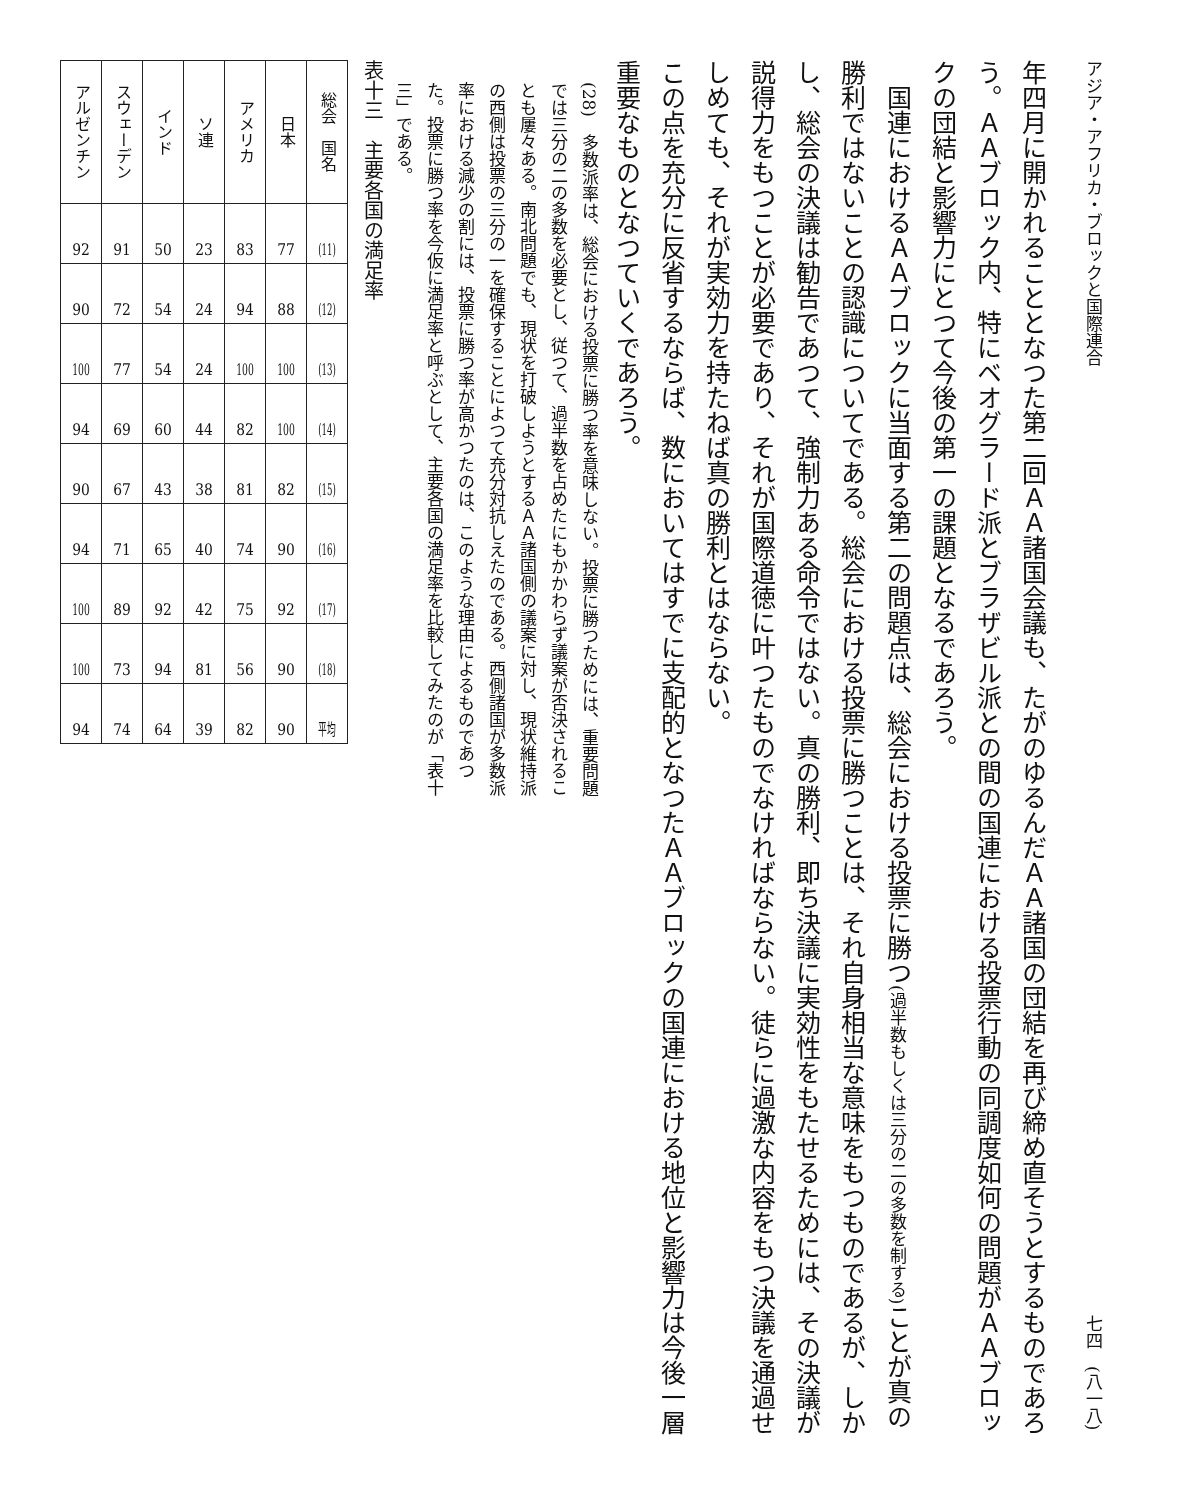アジア・アフリカ・ブロックと国際連合 七四　(八一八)
年四月に開かれることとなつた第二回ＡＡ諸国会議も、たがのゆるんだＡＡ諸国の団結を再び締め直そうとするものであろう。ＡＡブロック内、特にベオグラード派とブラザビル派との間の国連における投票行動の同調度如何の問題がＡＡブロックの団結と影響力にとつて今後の第一の課題となるであろう。
国連におけるＡＡブロックに当面する第二の問題点は、総会における投票に勝つ(過半数もしくは三分の二の多数を制する) ことが真の勝利ではないことの認識についてである。総会における投票に勝つことは、それ自身相当な意味をもつものであるが、しかし、総会の決議は勧告であつて、強制力ある命令ではない。真の勝利、即ち決議に実効性をもたせるためには、その決議が説得力をもつことが必要であり、それが国際道徳に叶つたものでなければならない。徒らに過激な内容をもつ決議を通過せしめても、それが実効力を持たねば真の勝利とはならない。
この点を充分に反省するならば、数においてはすでに支配的となつたＡＡブロックの国連における地位と影響力は今後一層重要なものとなつていくであろう。
(28)　多数派率は、総会における投票に勝つ率を意味しない。投票に勝つためには、重要問題では三分の二の多数を必要とし、従つて、過半数を占めたにもかかわらず議案が否決されることも屢々ある。南北問題でも、現状を打破しようとするＡＡ諸国側の議案に対し、現状維持派の西側は投票の三分の一を確保することによつて充分対抗しえたのである。西側諸国が多数派率における減少の割には、投票に勝つ率が高かつたのは、このような理由によるものであつた。投票に勝つ率を今仮に満足率と呼ぶとして、主要各国の満足率を比較してみたのが「表十三」である。
表十三　主要各国の満足率
| 総会 国名 | (11) | (12) | (13) | (14) | (15) | (16) | (17) | (18) | 平均 |
| 日本 | 77 | 88 | 100 | 100 | 82 | 90 | 92 | 90 | 90 |
| アメリカ | 83 | 94 | 100 | 82 | 81 | 74 | 75 | 56 | 82 |
| ソ連 | 23 | 24 | 24 | 44 | 38 | 40 | 42 | 81 | 39 |
| インド | 50 | 54 | 54 | 60 | 43 | 65 | 92 | 94 | 64 |
| スウェーデン | 91 | 72 | 77 | 69 | 67 | 71 | 89 | 73 | 74 |
| アルゼンチン | 92 | 90 | 100 | 94 | 90 | 94 | 100 | 100 | 94 |